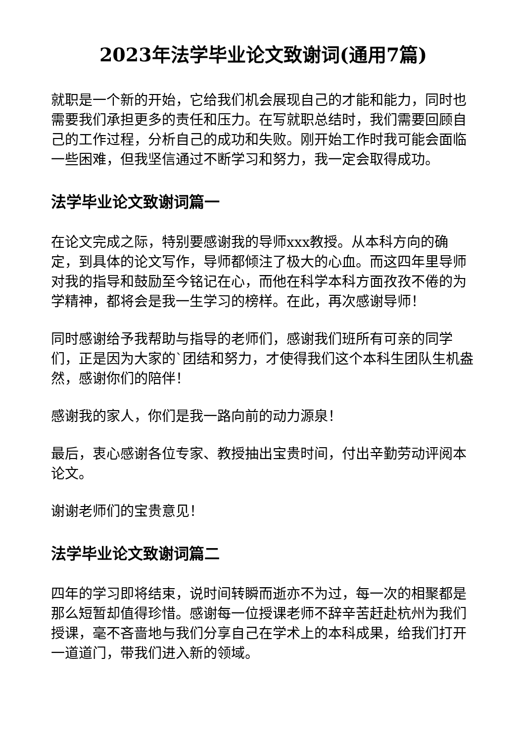2023年法学毕业论文致谢词(通用7篇)
就职是一个新的开始，它给我们机会展现自己的才能和能力，同时也需要我们承担更多的责任和压力。在写就职总结时，我们需要回顾自己的工作过程，分析自己的成功和失败。刚开始工作时我可能会面临一些困难，但我坚信通过不断学习和努力，我一定会取得成功。
法学毕业论文致谢词篇一
在论文完成之际，特别要感谢我的导师xxx教授。从本科方向的确定，到具体的论文写作，导师都倾注了极大的心血。而这四年里导师对我的指导和鼓励至今铭记在心，而他在科学本科方面孜孜不倦的为学精神，都将会是我一生学习的榜样。在此，再次感谢导师！
同时感谢给予我帮助与指导的老师们，感谢我们班所有可亲的同学们，正是因为大家的`团结和努力，才使得我们这个本科生团队生机盎然，感谢你们的陪伴！
感谢我的家人，你们是我一路向前的动力源泉！
最后，衷心感谢各位专家、教授抽出宝贵时间，付出辛勤劳动评阅本论文。
谢谢老师们的宝贵意见！
法学毕业论文致谢词篇二
四年的学习即将结束，说时间转瞬而逝亦不为过，每一次的相聚都是那么短暂却值得珍惜。感谢每一位授课老师不辞辛苦赶赴杭州为我们授课，毫不吝啬地与我们分享自己在学术上的本科成果，给我们打开一道道门，带我们进入新的领域。